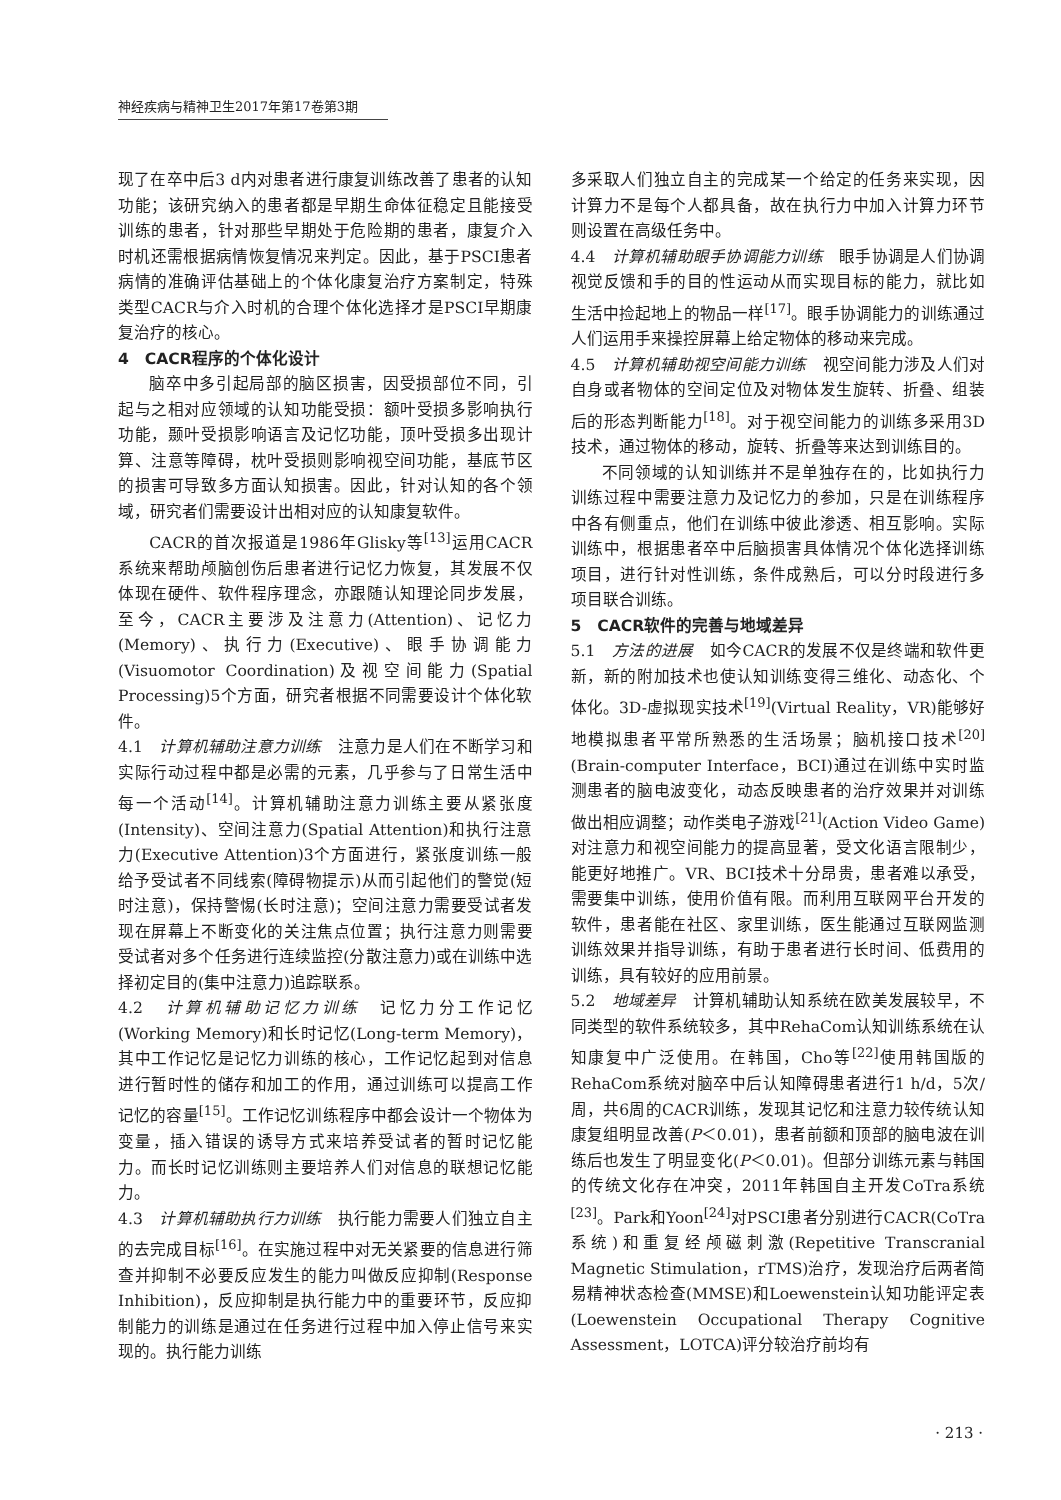神经疾病与精神卫生2017年第17卷第3期
现了在卒中后3 d内对患者进行康复训练改善了患者的认知功能；该研究纳入的患者都是早期生命体征稳定且能接受训练的患者，针对那些早期处于危险期的患者，康复介入时机还需根据病情恢复情况来判定。因此，基于PSCI患者病情的准确评估基础上的个体化康复治疗方案制定，特殊类型CACR与介入时机的合理个体化选择才是PSCI早期康复治疗的核心。
4　CACR程序的个体化设计
脑卒中多引起局部的脑区损害，因受损部位不同，引起与之相对应领域的认知功能受损：额叶受损多影响执行功能，颞叶受损影响语言及记忆功能，顶叶受损多出现计算、注意等障碍，枕叶受损则影响视空间功能，基底节区的损害可导致多方面认知损害。因此，针对认知的各个领域，研究者们需要设计出相对应的认知康复软件。
CACR的首次报道是1986年Glisky等<sup>[13]</sup>运用CACR系统来帮助颅脑创伤后患者进行记忆力恢复，其发展不仅体现在硬件、软件程序理念，亦跟随认知理论同步发展，至今，CACR主要涉及注意力(Attention)、记忆力(Memory)、执行力(Executive)、眼手协调能力(Visuomotor Coordination)及视空间能力(Spatial Processing)5个方面，研究者根据不同需要设计个体化软件。
4.1　计算机辅助注意力训练　注意力是人们在不断学习和实际行动过程中都是必需的元素，几乎参与了日常生活中每一个活动<sup>[14]</sup>。计算机辅助注意力训练主要从紧张度(Intensity)、空间注意力(Spatial Attention)和执行注意力(Executive Attention)3个方面进行，紧张度训练一般给予受试者不同线索(障碍物提示)从而引起他们的警觉(短时注意)，保持警惕(长时注意)；空间注意力需要受试者发现在屏幕上不断变化的关注焦点位置；执行注意力则需要受试者对多个任务进行连续监控(分散注意力)或在训练中选择初定目的(集中注意力)追踪联系。
4.2　计算机辅助记忆力训练　记忆力分工作记忆(Working Memory)和长时记忆(Long-term Memory)，其中工作记忆是记忆力训练的核心，工作记忆起到对信息进行暂时性的储存和加工的作用，通过训练可以提高工作记忆的容量<sup>[15]</sup>。工作记忆训练程序中都会设计一个物体为变量，插入错误的诱导方式来培养受试者的暂时记忆能力。而长时记忆训练则主要培养人们对信息的联想记忆能力。
4.3　计算机辅助执行力训练　执行能力需要人们独立自主的去完成目标<sup>[16]</sup>。在实施过程中对无关紧要的信息进行筛查并抑制不必要反应发生的能力叫做反应抑制(Response Inhibition)，反应抑制是执行能力中的重要环节，反应抑制能力的训练是通过在任务进行过程中加入停止信号来实现的。执行能力训练
多采取人们独立自主的完成某一个给定的任务来实现，因计算力不是每个人都具备，故在执行力中加入计算力环节则设置在高级任务中。
4.4　计算机辅助眼手协调能力训练　眼手协调是人们协调视觉反馈和手的目的性运动从而实现目标的能力，就比如生活中捡起地上的物品一样<sup>[17]</sup>。眼手协调能力的训练通过人们运用手来操控屏幕上给定物体的移动来完成。
4.5　计算机辅助视空间能力训练　视空间能力涉及人们对自身或者物体的空间定位及对物体发生旋转、折叠、组装后的形态判断能力<sup>[18]</sup>。对于视空间能力的训练多采用3D技术，通过物体的移动，旋转、折叠等来达到训练目的。
不同领域的认知训练并不是单独存在的，比如执行力训练过程中需要注意力及记忆力的参加，只是在训练程序中各有侧重点，他们在训练中彼此渗透、相互影响。实际训练中，根据患者卒中后脑损害具体情况个体化选择训练项目，进行针对性训练，条件成熟后，可以分时段进行多项目联合训练。
5　CACR软件的完善与地域差异
5.1　方法的进展　如今CACR的发展不仅是终端和软件更新，新的附加技术也使认知训练变得三维化、动态化、个体化。3D-虚拟现实技术<sup>[19]</sup>(Virtual Reality，VR)能够好地模拟患者平常所熟悉的生活场景；脑机接口技术<sup>[20]</sup>(Brain-computer Interface，BCI)通过在训练中实时监测患者的脑电波变化，动态反映患者的治疗效果并对训练做出相应调整；动作类电子游戏<sup>[21]</sup>(Action Video Game)对注意力和视空间能力的提高显著，受文化语言限制少，能更好地推广。VR、BCI技术十分昂贵，患者难以承受，需要集中训练，使用价值有限。而利用互联网平台开发的软件，患者能在社区、家里训练，医生能通过互联网监测训练效果并指导训练，有助于患者进行长时间、低费用的训练，具有较好的应用前景。
5.2　地域差异　计算机辅助认知系统在欧美发展较早，不同类型的软件系统较多，其中RehaCom认知训练系统在认知康复中广泛使用。在韩国，Cho等<sup>[22]</sup>使用韩国版的RehaCom系统对脑卒中后认知障碍患者进行1 h/d，5次/周，共6周的CACR训练，发现其记忆和注意力较传统认知康复组明显改善(P＜0.01)，患者前额和顶部的脑电波在训练后也发生了明显变化(P＜0.01)。但部分训练元素与韩国的传统文化存在冲突，2011年韩国自主开发CoTra系统<sup>[23]</sup>。Park和Yoon<sup>[24]</sup>对PSCI患者分别进行CACR(CoTra系统)和重复经颅磁刺激(Repetitive Transcranial Magnetic Stimulation，rTMS)治疗，发现治疗后两者简易精神状态检查(MMSE)和Loewenstein认知功能评定表(Loewenstein Occupational Therapy Cognitive Assessment，LOTCA)评分较治疗前均有
· 213 ·